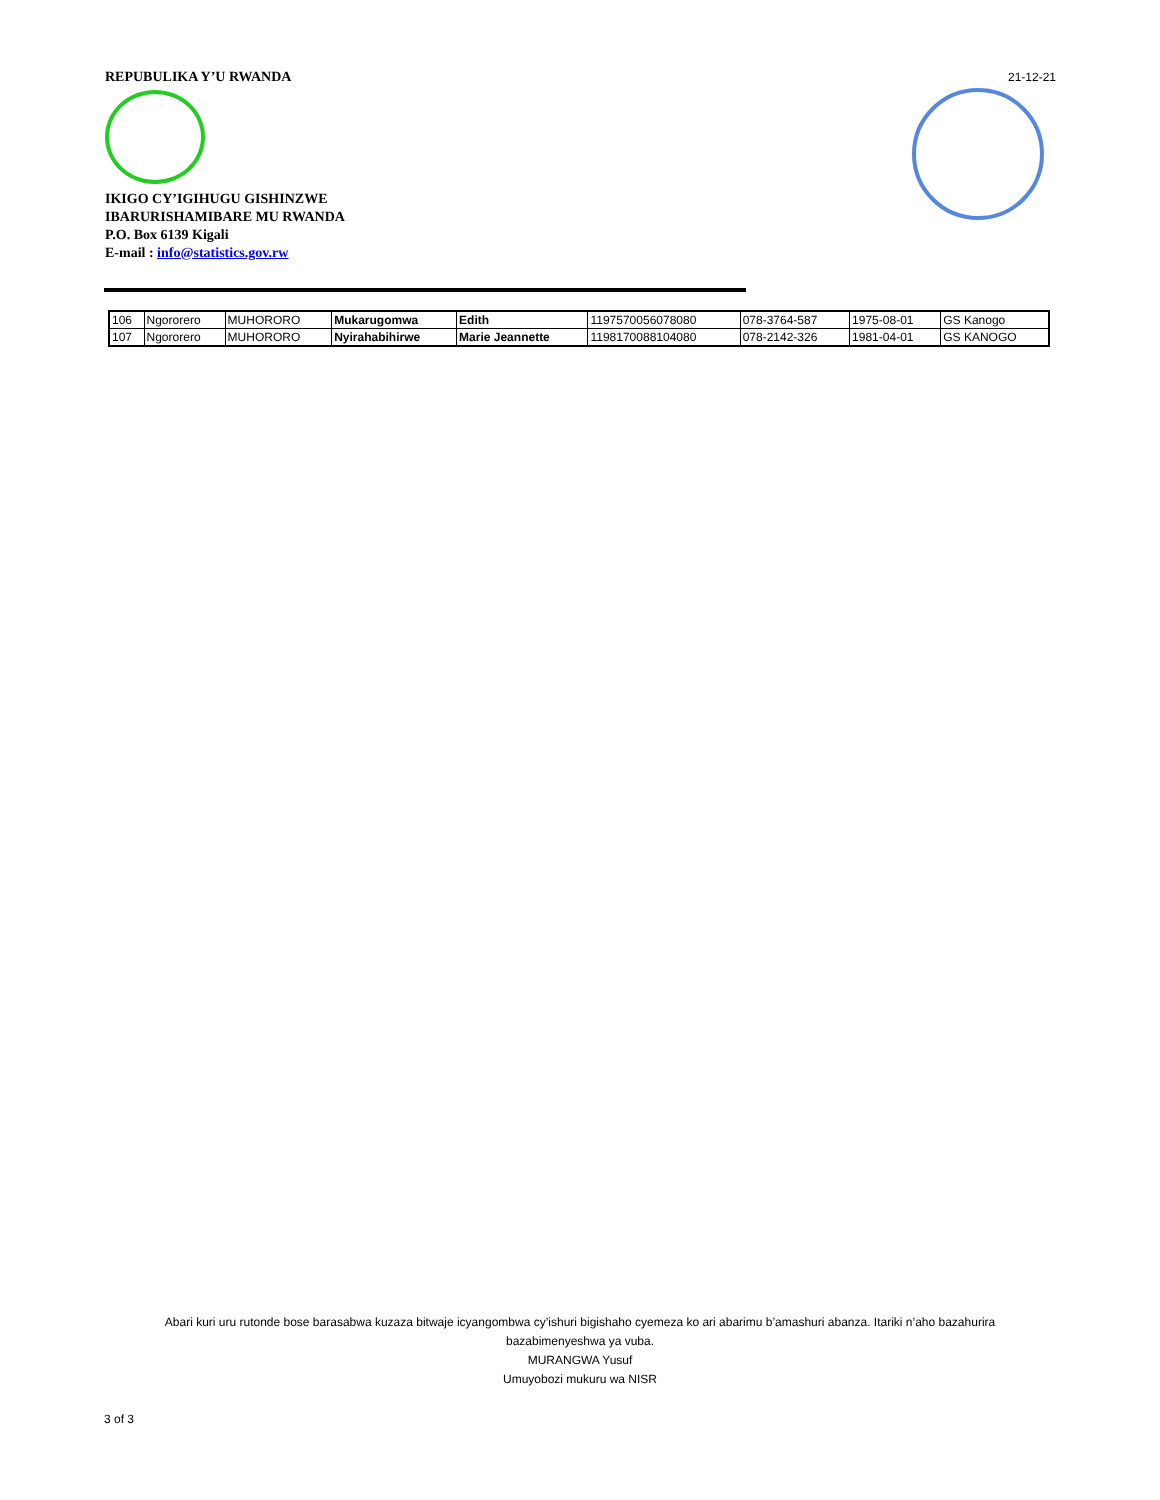REPUBULIKA Y’U RWANDA
21-12-21
IKIGO CY’IGIHUGU GISHINZWE
IBARURISHAMIBARE MU RWANDA
P.O. Box 6139 Kigali
E-mail : info@statistics.gov.rw
| 106 | Ngororero | MUHORORO | Mukarugomwa | Edith | 1197570056078080 | 078-3764-587 | 1975-08-01 | GS Kanogo |
| 107 | Ngororero | MUHORORO | Nyirahabihirwe | Marie Jeannette | 1198170088104080 | 078-2142-326 | 1981-04-01 | GS KANOGO |
Abari kuri uru rutonde bose barasabwa kuzaza bitwaje icyangombwa cy’ishuri bigishaho cyemeza ko ari abarimu b’amashuri abanza. Itariki n’aho bazahurira
bazabimenyeshwa ya vuba.
MURANGWA Yusuf
Umuyobozi mukuru wa NISR
3 of 3